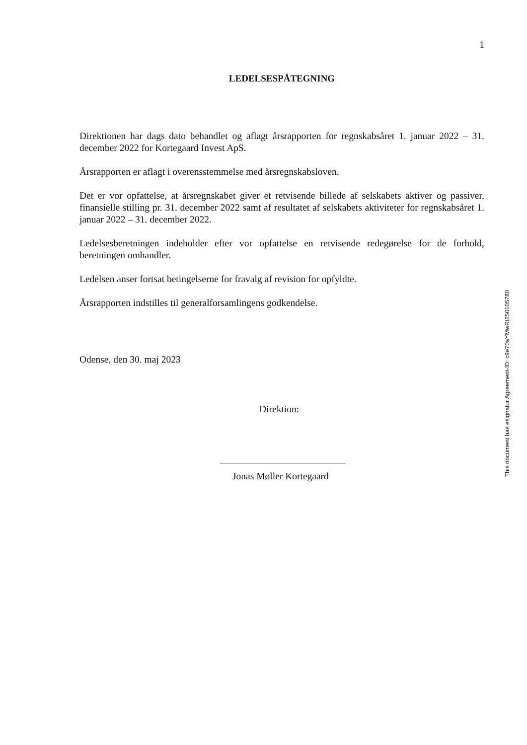1
LEDELSESPÅTEGNING
Direktionen har dags dato behandlet og aflagt årsrapporten for regnskabsåret 1. januar 2022 – 31. december 2022 for Kortegaard Invest ApS.
Årsrapporten er aflagt i overensstemmelse med årsregnskabsloven.
Det er vor opfattelse, at årsregnskabet giver et retvisende billede af selskabets aktiver og passiver, finansielle stilling pr. 31. december 2022 samt af resultatet af selskabets aktiviteter for regnskabsåret 1. januar 2022 – 31. december 2022.
Ledelsesberetningen indeholder efter vor opfattelse en retvisende redegørelse for de forhold, beretningen omhandler.
Ledelsen anser fortsat betingelserne for fravalg af revision for opfyldte.
Årsrapporten indstilles til generalforsamlingens godkendelse.
Odense, den 30. maj 2023
Direktion:
Jonas Møller Kortegaard
This document has esignatur Agreement-ID: c9e70aYMwRt250105780